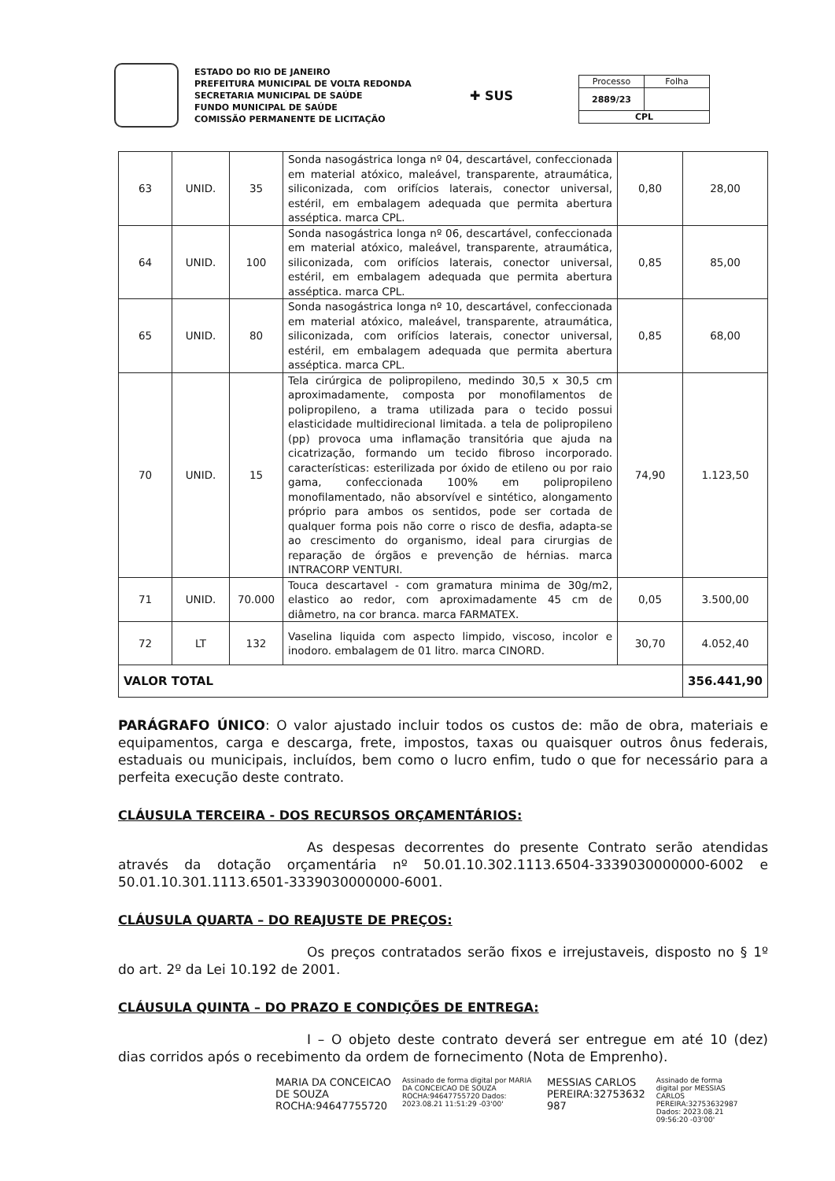ESTADO DO RIO DE JANEIRO
PREFEITURA MUNICIPAL DE VOLTA REDONDA
SECRETARIA MUNICIPAL DE SAÚDE
FUNDO MUNICIPAL DE SAÚDE
COMISSÃO PERMANENTE DE LICITAÇÃO
✚ SUS
| Processo | Folha |
| 2889/23 | |
| CPL | |
| 63 | UNID. | 35 | Sonda nasogástrica longa nº 04, descartável, confeccionada em material atóxico, maleável, transparente, atraumática, siliconizada, com orifícios laterais, conector universal, estéril, em embalagem adequada que permita abertura asséptica. marca CPL. | 0,80 | 28,00 |
| 64 | UNID. | 100 | Sonda nasogástrica longa nº 06, descartável, confeccionada em material atóxico, maleável, transparente, atraumática, siliconizada, com orifícios laterais, conector universal, estéril, em embalagem adequada que permita abertura asséptica. marca CPL. | 0,85 | 85,00 |
| 65 | UNID. | 80 | Sonda nasogástrica longa nº 10, descartável, confeccionada em material atóxico, maleável, transparente, atraumática, siliconizada, com orifícios laterais, conector universal, estéril, em embalagem adequada que permita abertura asséptica. marca CPL. | 0,85 | 68,00 |
| 70 | UNID. | 15 | Tela cirúrgica de polipropileno, medindo 30,5 x 30,5 cm aproximadamente, composta por monofilamentos de polipropileno, a trama utilizada para o tecido possui elasticidade multidirecional limitada. a tela de polipropileno (pp) provoca uma inflamação transitória que ajuda na cicatrização, formando um tecido fibroso incorporado. características: esterilizada por óxido de etileno ou por raio gama, confeccionada 100% em polipropileno monofilamentado, não absorvível e sintético, alongamento próprio para ambos os sentidos, pode ser cortada de qualquer forma pois não corre o risco de desfia, adapta-se ao crescimento do organismo, ideal para cirurgias de reparação de órgãos e prevenção de hérnias. marca INTRACORP VENTURI. | 74,90 | 1.123,50 |
| 71 | UNID. | 70.000 | Touca descartavel - com gramatura minima de 30g/m2, elastico ao redor, com aproximadamente 45 cm de diâmetro, na cor branca. marca FARMATEX. | 0,05 | 3.500,00 |
| 72 | LT | 132 | Vaselina liquida com aspecto limpido, viscoso, incolor e inodoro. embalagem de 01 litro. marca CINORD. | 30,70 | 4.052,40 |
| VALOR TOTAL | | | | | 356.441,90 |
PARÁGRAFO ÚNICO: O valor ajustado incluir todos os custos de: mão de obra, materiais e equipamentos, carga e descarga, frete, impostos, taxas ou quaisquer outros ônus federais, estaduais ou municipais, incluídos, bem como o lucro enfim, tudo o que for necessário para a perfeita execução deste contrato.
CLÁUSULA TERCEIRA - DOS RECURSOS ORÇAMENTÁRIOS:
As despesas decorrentes do presente Contrato serão atendidas através da dotação orçamentária nº 50.01.10.302.1113.6504-3339030000000-6002 e 50.01.10.301.1113.6501-3339030000000-6001.
CLÁUSULA QUARTA – DO REAJUSTE DE PREÇOS:
Os preços contratados serão fixos e irrejustaveis, disposto no § 1º do art. 2º da Lei 10.192 de 2001.
CLÁUSULA QUINTA – DO PRAZO E CONDIÇÕES DE ENTREGA:
I – O objeto deste contrato deverá ser entregue em até 10 (dez) dias corridos após o recebimento da ordem de fornecimento (Nota de Emprenho).
MARIA DA CONCEICAO
DE SOUZA
ROCHA:94647755720
Assinado de forma digital por MARIA DA CONCEICAO DE SOUZA ROCHA:94647755720 Dados: 2023.08.21 11:51:29 -03'00'
MESSIAS CARLOS
PEREIRA:32753632
987
Assinado de forma digital por MESSIAS CARLOS PEREIRA:32753632987 Dados: 2023.08.21 09:56:20 -03'00'